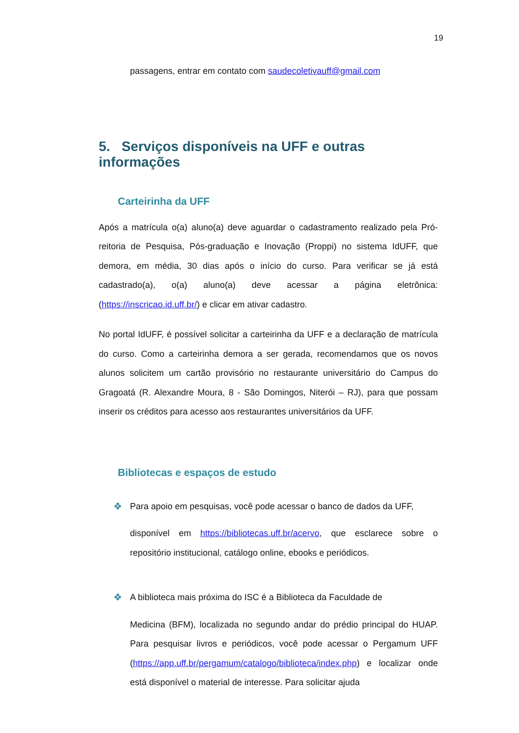19
passagens, entrar em contato com saudecoletivauff@gmail.com
5. Serviços disponíveis na UFF e outras informações
Carteirinha da UFF
Após a matrícula o(a) aluno(a) deve aguardar o cadastramento realizado pela Pró-reitoria de Pesquisa, Pós-graduação e Inovação (Proppi) no sistema IdUFF, que demora, em média, 30 dias após o início do curso. Para verificar se já está cadastrado(a), o(a) aluno(a) deve acessar a página eletrônica: (https://inscricao.id.uff.br/) e clicar em ativar cadastro.
No portal IdUFF, é possível solicitar a carteirinha da UFF e a declaração de matrícula do curso. Como a carteirinha demora a ser gerada, recomendamos que os novos alunos solicitem um cartão provisório no restaurante universitário do Campus do Gragoatá (R. Alexandre Moura, 8 - São Domingos, Niterói – RJ), para que possam inserir os créditos para acesso aos restaurantes universitários da UFF.
Bibliotecas e espaços de estudo
❖ Para apoio em pesquisas, você pode acessar o banco de dados da UFF,
disponível em https://bibliotecas.uff.br/acervo, que esclarece sobre o repositório institucional, catálogo online, ebooks e periódicos.
❖ A biblioteca mais próxima do ISC é a Biblioteca da Faculdade de
Medicina (BFM), localizada no segundo andar do prédio principal do HUAP. Para pesquisar livros e periódicos, você pode acessar o Pergamum UFF (https://app.uff.br/pergamum/catalogo/biblioteca/index.php) e localizar onde está disponível o material de interesse. Para solicitar ajuda